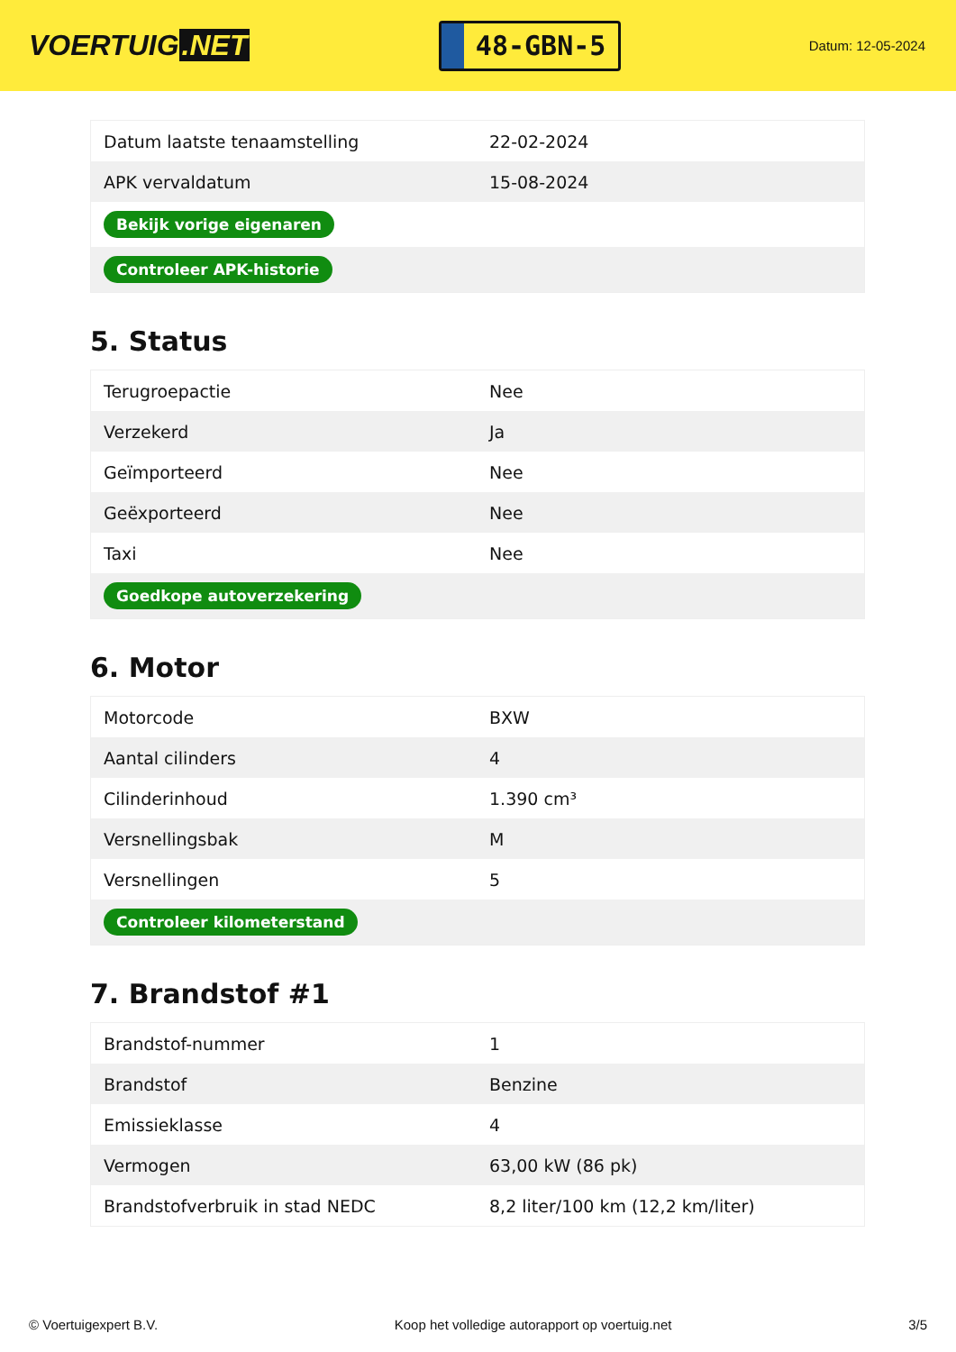VOERTUIG.NET
48-GBN-5
Datum: 12-05-2024
| Datum laatste tenaamstelling | 22-02-2024 |
| APK vervaldatum | 15-08-2024 |
| Bekijk vorige eigenaren | |
| Controleer APK-historie | |
5. Status
| Terugroepactie | Nee |
| Verzekerd | Ja |
| Geïmporteerd | Nee |
| Geëxporteerd | Nee |
| Taxi | Nee |
| Goedkope autoverzekering | |
6. Motor
| Motorcode | BXW |
| Aantal cilinders | 4 |
| Cilinderinhoud | 1.390 cm³ |
| Versnellingsbak | M |
| Versnellingen | 5 |
| Controleer kilometerstand | |
7. Brandstof #1
| Brandstof-nummer | 1 |
| Brandstof | Benzine |
| Emissieklasse | 4 |
| Vermogen | 63,00 kW (86 pk) |
| Brandstofverbruik in stad NEDC | 8,2 liter/100 km (12,2 km/liter) |
© Voertuigexpert B.V. Koop het volledige autorapport op voertuig.net 3/5